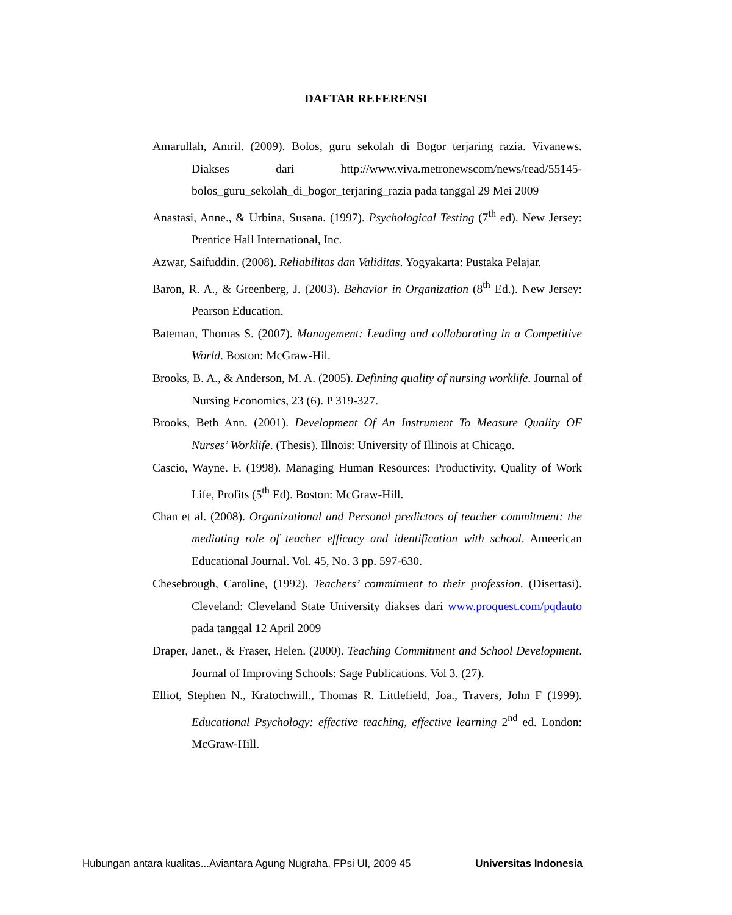DAFTAR REFERENSI
Amarullah, Amril. (2009). Bolos, guru sekolah di Bogor terjaring razia. Vivanews. Diakses dari http://www.viva.metronewscom/news/read/55145-bolos_guru_sekolah_di_bogor_terjaring_razia pada tanggal 29 Mei 2009
Anastasi, Anne., & Urbina, Susana. (1997). Psychological Testing (7<sup>th</sup> ed). New Jersey: Prentice Hall International, Inc.
Azwar, Saifuddin. (2008). Reliabilitas dan Validitas. Yogyakarta: Pustaka Pelajar.
Baron, R. A., & Greenberg, J. (2003). Behavior in Organization (8<sup>th</sup> Ed.). New Jersey: Pearson Education.
Bateman, Thomas S. (2007). Management: Leading and collaborating in a Competitive World. Boston: McGraw-Hil.
Brooks, B. A., & Anderson, M. A. (2005). Defining quality of nursing worklife. Journal of Nursing Economics, 23 (6). P 319-327.
Brooks, Beth Ann. (2001). Development Of An Instrument To Measure Quality OF Nurses’ Worklife. (Thesis). Illnois: University of Illinois at Chicago.
Cascio, Wayne. F. (1998). Managing Human Resources: Productivity, Quality of Work Life, Profits (5<sup>th</sup> Ed). Boston: McGraw-Hill.
Chan et al. (2008). Organizational and Personal predictors of teacher commitment: the mediating role of teacher efficacy and identification with school. Ameerican Educational Journal. Vol. 45, No. 3 pp. 597-630.
Chesebrough, Caroline, (1992). Teachers’ commitment to their profession. (Disertasi). Cleveland: Cleveland State University diakses dari www.proquest.com/pqdauto pada tanggal 12 April 2009
Draper, Janet., & Fraser, Helen. (2000). Teaching Commitment and School Development. Journal of Improving Schools: Sage Publications. Vol 3. (27).
Elliot, Stephen N., Kratochwill., Thomas R. Littlefield, Joa., Travers, John F (1999). Educational Psychology: effective teaching, effective learning 2<sup>nd</sup> ed. London: McGraw-Hill.
Hubungan antara kualitas...Aviantara Agung Nugraha, FPsi UI, 2009 45 Universitas Indonesia